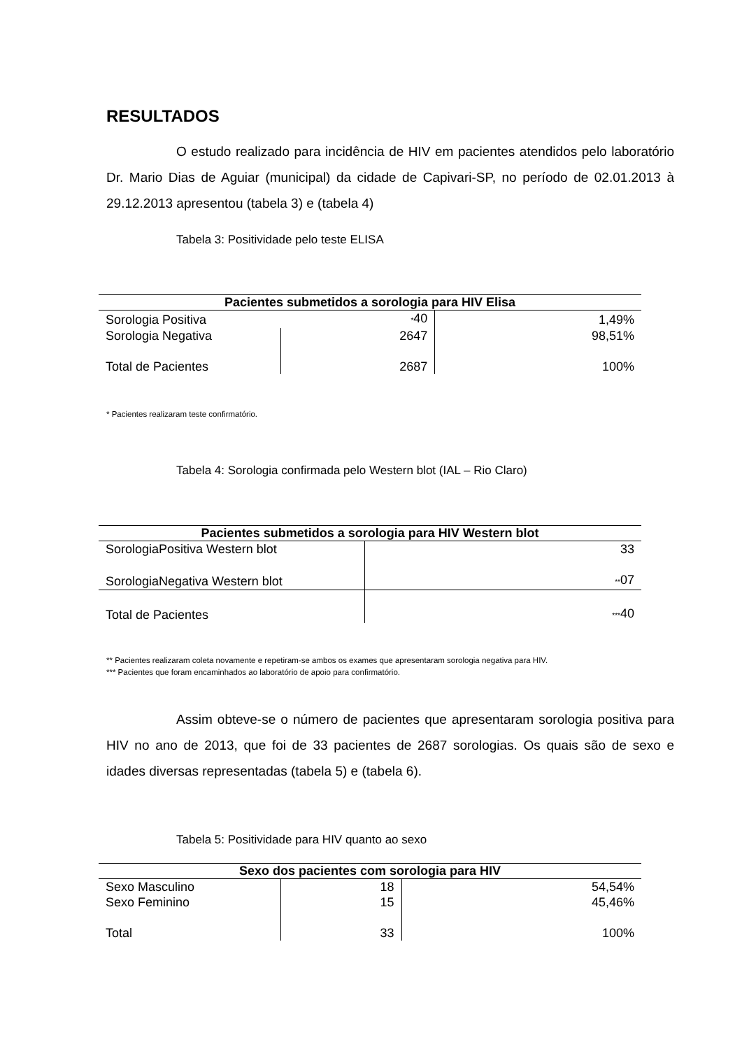RESULTADOS
O estudo realizado para incidência de HIV em pacientes atendidos pelo laboratório Dr. Mario Dias de Aguiar (municipal) da cidade de Capivari-SP, no período de 02.01.2013 à 29.12.2013 apresentou (tabela 3) e (tabela 4)
Tabela 3: Positividade pelo teste ELISA
| Pacientes submetidos a sorologia para HIV Elisa | | |
| --- | --- | --- |
| Sorologia Positiva | <sup>*</sup> 40 | 1,49% |
| Sorologia Negativa | 2647 | 98,51% |
| Total de Pacientes | 2687 | 100% |
* Pacientes realizaram teste confirmatório.
Tabela 4: Sorologia confirmada pelo Western blot (IAL – Rio Claro)
| Pacientes submetidos a sorologia para HIV Western blot | |
| --- | --- |
| SorologiaPositiva Western blot | 33 |
| SorologiaNegativa Western blot | <sup>**</sup> 07 |
| Total de Pacientes | <sup>***</sup> 40 |
** Pacientes realizaram coleta novamente e repetiram-se ambos os exames que apresentaram sorologia negativa para HIV.
*** Pacientes que foram encaminhados ao laboratório de apoio para confirmatório.
Assim obteve-se o número de pacientes que apresentaram sorologia positiva para HIV no ano de 2013, que foi de 33 pacientes de 2687 sorologias. Os quais são de sexo e idades diversas representadas (tabela 5) e (tabela 6).
Tabela 5: Positividade para HIV quanto ao sexo
| Sexo dos pacientes com sorologia para HIV | | |
| --- | --- | --- |
| Sexo Masculino | 18 | 54,54% |
| Sexo Feminino | 15 | 45,46% |
| Total | 33 | 100% |